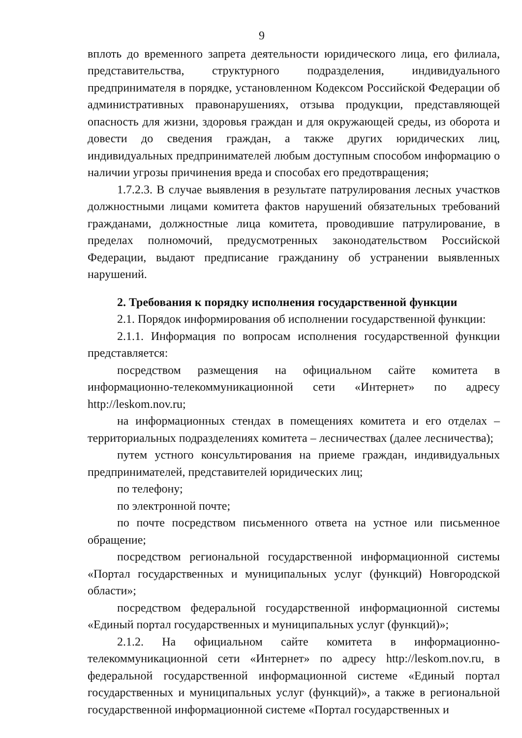9
вплоть до временного запрета деятельности юридического лица, его филиала, представительства, структурного подразделения, индивидуального предпринимателя в порядке, установленном Кодексом Российской Федерации об административных правонарушениях, отзыва продукции, представляющей опасность для жизни, здоровья граждан и для окружающей среды, из оборота и довести до сведения граждан, а также других юридических лиц, индивидуальных предпринимателей любым доступным способом информацию о наличии угрозы причинения вреда и способах его предотвращения;
1.7.2.3. В случае выявления в результате патрулирования лесных участков должностными лицами комитета фактов нарушений обязательных требований гражданами, должностные лица комитета, проводившие патрулирование, в пределах полномочий, предусмотренных законодательством Российской Федерации, выдают предписание гражданину об устранении выявленных нарушений.
2. Требования к порядку исполнения государственной функции
2.1. Порядок информирования об исполнении государственной функции:
2.1.1. Информация по вопросам исполнения государственной функции представляется:
посредством размещения на официальном сайте комитета в информационно-телекоммуникационной сети «Интернет» по адресу http://leskom.nov.ru;
на информационных стендах в помещениях комитета и его отделах – территориальных подразделениях комитета – лесничествах (далее лесничества);
путем устного консультирования на приеме граждан, индивидуальных предпринимателей, представителей юридических лиц;
по телефону;
по электронной почте;
по почте посредством письменного ответа на устное или письменное обращение;
посредством региональной государственной информационной системы «Портал государственных и муниципальных услуг (функций) Новгородской области»;
посредством федеральной государственной информационной системы «Единый портал государственных и муниципальных услуг (функций)»;
2.1.2. На официальном сайте комитета в информационно-телекоммуникационной сети «Интернет» по адресу http://leskom.nov.ru, в федеральной государственной информационной системе «Единый портал государственных и муниципальных услуг (функций)», а также в региональной государственной информационной системе «Портал государственных и